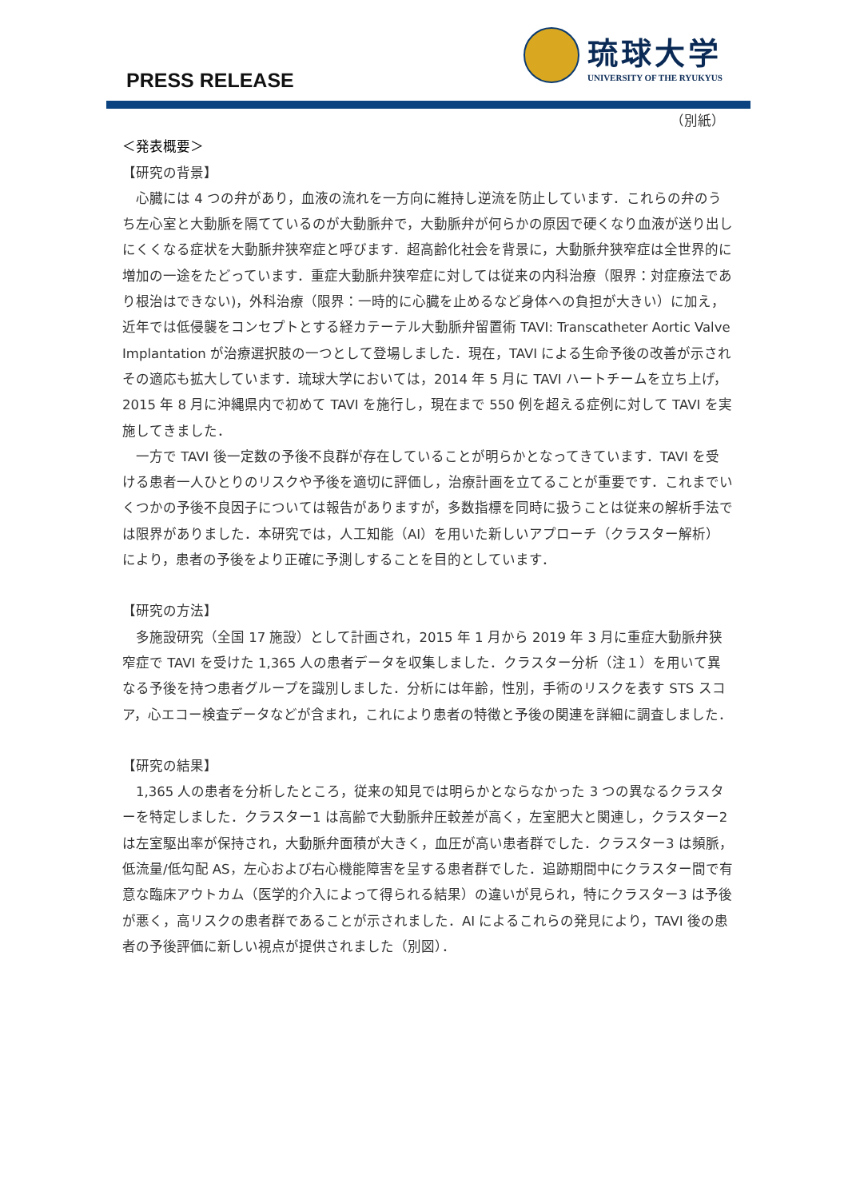PRESS RELEASE
琉球大学
UNIVERSITY OF THE RYUKYUS
（別紙）
＜発表概要＞
【研究の背景】
　心臓には 4 つの弁があり，血液の流れを一方向に維持し逆流を防止しています．これらの弁のうち左心室と大動脈を隔てているのが大動脈弁で，大動脈弁が何らかの原因で硬くなり血液が送り出しにくくなる症状を大動脈弁狭窄症と呼びます．超高齢化社会を背景に，大動脈弁狭窄症は全世界的に増加の一途をたどっています．重症大動脈弁狭窄症に対しては従来の内科治療（限界：対症療法であり根治はできない)，外科治療（限界：一時的に心臓を止めるなど身体への負担が大きい）に加え，近年では低侵襲をコンセプトとする経カテーテル大動脈弁留置術 TAVI: Transcatheter Aortic Valve Implantation が治療選択肢の一つとして登場しました．現在，TAVI による生命予後の改善が示されその適応も拡大しています．琉球大学においては，2014 年 5 月に TAVI ハートチームを立ち上げ，2015 年 8 月に沖縄県内で初めて TAVI を施行し，現在まで 550 例を超える症例に対して TAVI を実施してきました．
　一方で TAVI 後一定数の予後不良群が存在していることが明らかとなってきています．TAVI を受ける患者一人ひとりのリスクや予後を適切に評価し，治療計画を立てることが重要です．これまでいくつかの予後不良因子については報告がありますが，多数指標を同時に扱うことは従来の解析手法では限界がありました．本研究では，人工知能（AI）を用いた新しいアプローチ（クラスター解析）により，患者の予後をより正確に予測しすることを目的としています．
【研究の方法】
　多施設研究（全国 17 施設）として計画され，2015 年 1 月から 2019 年 3 月に重症大動脈弁狭窄症で TAVI を受けた 1,365 人の患者データを収集しました．クラスター分析（注１）を用いて異なる予後を持つ患者グループを識別しました．分析には年齢，性別，手術のリスクを表す STS スコア，心エコー検査データなどが含まれ，これにより患者の特徴と予後の関連を詳細に調査しました．
【研究の結果】
　1,365 人の患者を分析したところ，従来の知見では明らかとならなかった 3 つの異なるクラスターを特定しました．クラスター1 は高齢で大動脈弁圧較差が高く，左室肥大と関連し，クラスター2 は左室駆出率が保持され，大動脈弁面積が大きく，血圧が高い患者群でした．クラスター3 は頻脈，低流量/低勾配 AS，左心および右心機能障害を呈する患者群でした．追跡期間中にクラスター間で有意な臨床アウトカム（医学的介入によって得られる結果）の違いが見られ，特にクラスター3 は予後が悪く，高リスクの患者群であることが示されました．AI によるこれらの発見により，TAVI 後の患者の予後評価に新しい視点が提供されました（別図）．